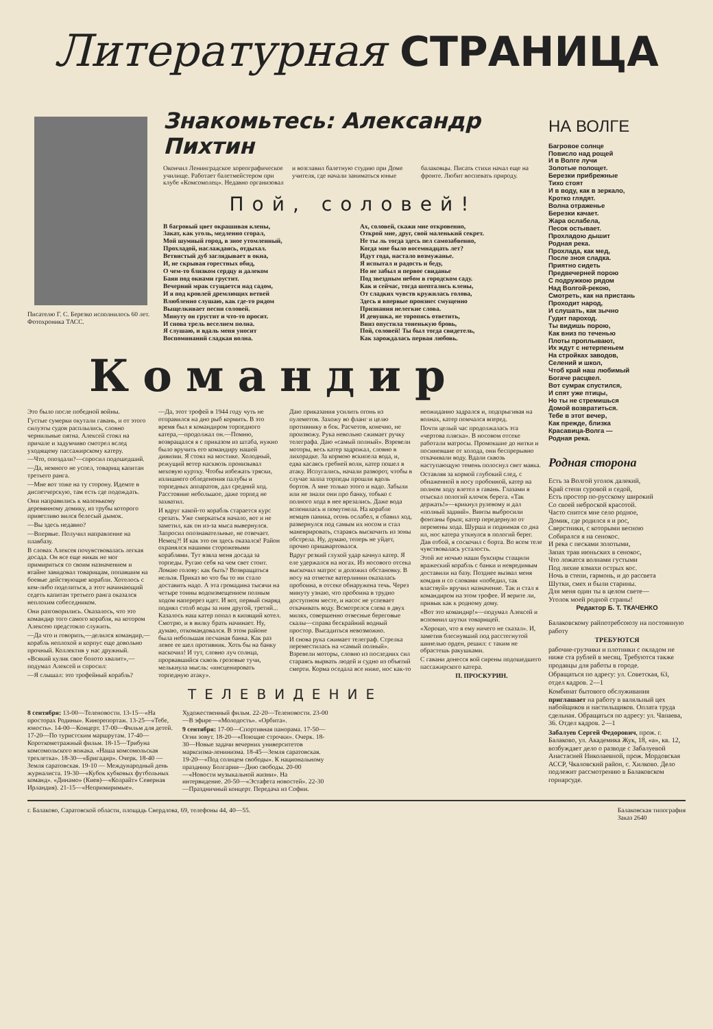Литературная СТРАНИЦА
Писателю Г. С. Березко исполнилось 60 лет. Фотохроника ТАСС.
Знакомьтесь: Александр Пихтин
Окончил Ленинградское хореографическое училище. Работает балетмейстером при клубе «Комсомолец». Недавно организовал и возглавил балетную студию при Доме учителя, где начали заниматься юные балаковцы. Писать стихи начал еще на фронте. Любит воспевать природу.
Пой, соловей!
В багровый цвет окрашивая клены,
Закат, как уголь, медленно сгорал,
Мой шумный город, в зное утомленный,
Прохладой, наслаждаясь, отдыхал.
Ветвистый дуб заглядывает в окна,
И, не скрывая горестных обид,
О чем-то близком сердцу и далеком
Баян под окнами грустит.
Вечерний мрак сгущается над садом,
И я под кровлей дремлющих ветвей
Влюбленно слушаю, как где-то рядом
Выщелкивает песни соловей.
Минуту он грустит и что-то просит.
И снова трель веселием полна.
Я слушаю, и вдаль меня уносит
Воспоминаний сладкая волна.
Ах, соловей, скажи мне откровенно,
Открой мне, друг, свой маленький секрет.
Не ты ль тогда здесь пел самозабвенно,
Когда мне было восемнадцать лет?
Идут года, настало возмужанье.
Я испытал и радость и беду,
Но не забыл я первое свиданье
Под звездным небом в городском саду.
Как и сейчас, тогда шептались клены,
От сладких чувств кружилась голова,
Здесь я впервые пронзнес смущенно
Признания нелегкие слова.
И девушка, не торопясь ответить,
Вниз опустила тоненькую бровь,
Пой, соловей! Ты был тогда свидетель,
Как зарождалась первая любовь.
Командир
Это было после победной войны.
Густые сумерки окутали гавань, и от этого силуэты судов расплылись, словно чернильные пятна. Алексей стоял на причале и задумчиво смотрел вслед уходящему пассажирскому катеру.
—Что, опоздали?—спросил подошедший.
—Да, немного не успел, товарищ капитан третьего ранга.
—Мне вот тоже на ту сторону. Идемте в диспетчерскую, там есть где подождать.
Они направились к маленькому деревянному домику, из трубы которого приветливо вился белесый дымок.
—Вы здесь недавно?
—Впервые. Получил направление на плавбазу.
В словах Алексея почувствовалась легкая досада. Он все еще никак не мог примириться со своим назначением и втайне завидовал товарищам, попавшим на боевые действующие корабли. Хотелось с кем-либо поделиться, а этот начинающий седеть капитан третьего ранга оказался неплохим собеседником.
Они разговорились. Оказалось, что это командир того самого корабля, на котором Алексею предстояло служить.
—Да что и говорить,—делился командир,—корабль неплохой и корпус еще довольно прочный. Коллектив у нас дружный.
«Всякий кулик свое болото хвалит»,—подумал Алексей и спросил:
—Я слышал: это трофейный корабль?
—Да, этот трофей в 1944 году чуть не отправился на дно рыб кормить. В это время был я командиром торпедного катера,—продолжал он.—Помню, возвращался я с приказом из штаба, нужно было вручить его командиру нашей дивизии. Я стоял на мостике. Холодный, режущий ветер насквозь пронизывал меховую куртку. Чтобы избежать тряски, излишнего обледенения палубы и торпедных аппаратов, дал средний ход. Расстояние небольшое, даже торпед не захватил.
И вдруг какой-то корабль старается курс срезать. Уже смеркаться начало, вот и не заметил, как он из-за мыса вывернулся. Запросил опознавательные, не отвечает. Немец?! И как это он здесь оказался! Район охранялся нашими сторожевыми кораблями. Тут взяла меня досада за торпеды. Ругаю себя на чем свет стоит. Ломаю голову: как быть? Возвращаться нельзя. Приказ во что бы то ни стало доставить надо. А эта громадина тысячи на четыре тонны водоизмещением полным ходом наперерез идет. И вот, первый снаряд поднял столб воды за ним другой, третий... Казалось наш катер попал в кипящий котел. Смотрю, и в вилку брать начинает. Ну, думаю, откомандовался. В этом районе была небольшая песчаная банка. Как раз левее ее шел противник. Хоть бы на банку наскочил! И тут, словно луч солнца, прорвавшийся сквозь грозовые тучи, мелькнула мысль: «инсценировать торпедную атаку».
Даю приказания усилить огонь из пулеметов. Захожу во фланг и целю противнику в бок. Расчетов, конечно, не произвожу. Рука невольно сжимает ручку телеграфа. Даю «самый полный». Взревели моторы, весь катер задрожал, словно в лихорадке. За кормою вскипела вода, и, едва касаясь гребней волн, катер пошел в атаку. Испугались, начали разворот, чтобы в случае залпа торпеды прошли вдоль бортов. А мне только этого и надо. Забыли или не знали они про банку, тобько с полного хода в нее врезались. Даже вода вспенилась и помутнела. На корабле немцев паника, огонь ослабел, я сбавил ход, развернулся под самым их носом и стал маневрировать, стараясь выскочить из зоны обстрела. Ну, думаю, теперь не уйдет, прочно пришвартовался.
Вдруг резкий глухой удар качнул катер. Я еле удержался на ногах. Из носового отсека выскочил матрос и доложил обстановку. В носу на отметке ватерлинии оказалась пробоина, в отсеке обнаружена течь. Через минуту узнаю, что пробоина в трудно доступном месте, и насос не успевает откачивать воду. Всмотрелся слева в двух милях, совершенно отвесные береговые скалы—справа бескрайний водный простор. Высадиться невозможно.
И снова рука сжимает телеграф. Стрелка переместилась на «самый полный». Взревели моторы, словно из последних сил стараясь вырвать людей и судно из объятий смерти. Корма оседала все ниже, нос как-то неожиданно задрался и, подпрыгивая на волнах, катер помчался вперед.
Почти целый час продолжалась эта «чертова пляска». В носовом отсеке работали матросы. Промокшие до нитки и посиневшие от холода, они беспрерывно откачивали воду. Вдали сквозь наступающую темень полоснул свет маяка.
Оставляя за кормой глубокий след, с обнаженной в носу пробоиной, катер на полном ходу влетел в гавань. Глазами я отыскал пологий клочок берега. «Так держать!»—крикнул рулевому и дал «полный задний». Винты выбросили фонтаны брызг, катер передернуло от перемены хода. Шурша и поднимая со дна ил, нос катера уткнулся в пологий берег. Дав отбой, я соскочил с борта. Во всем теле чувствовалась усталость.
Этой же ночью наши буксиры стащили вражеский корабль с банки и невредимым доставили на базу. Позднее вызвал меня комдив и со словами «победил, так властвуй» вручил назначение. Так и стал я командиром на этом трофее. И верите ли, привык как к родному дому.
«Вот это командир!»—подумал Алексей и вспомнил шутки товарищей.
«Хорошо, что я ему ничего не сказал». И, заметив блеснувший под расстегнутой шинелью орден, решил: с таким не обрастешь ракушками.
С гавани донесся вой сирены подошедшего пассажирского катера.
П. ПРОСКУРИН.
ТЕЛЕВИДЕНИЕ
8 сентября: 13-00—Теленовости. 13-15—«На просторах Родины». Кинорепортаж. 13-25—«Тебе, юность». 14-00—Концерт. 17-00—Фильм для детей. 17-20—По туристским маршрутам. 17-40—Короткометражный фильм. 18-15—Трибуна комсомольского вожака. «Наша комсомольская трехлетка». 18-30—«Бригадир». Очерк. 18-40 — Земля саратовская. 19-10 — Международный день журналиста. 19-30—«Кубок кубковых футбольных команд». «Динамо» (Киев)—«Колрайт» Северная Ирландия). 21-15—«Непримиримые». Художественный фильм. 22-20—Теленовости. 23-00—В эфире—«Молодость». «Орбита».
9 сентября: 17-00—Спортивная панорама. 17-50—Огни зовут. 18-20—«Поющие строчки». Очерк. 18-30—Новые задачи вечерних университетов марксизма-ленинизма. 18-45—Земля саратовская. 19-20—«Под солнцем свободы». К национальному празднику Болгарии—Дню свободы. 20-00—«Новости музыкальной жизни». На интервидение. 20-50—«Эстафета новостей». 22-30—Праздничный концерт. Передача из Софии.
НА ВОЛГЕ
Багровое солнце
Повисло над рощей
И в Волге лучи
Золотые полощет.
Березки прибрежные
Тихо стоят
И в воду, как в зеркало,
Кротко глядят.
Волна отраженье
Березки качает.
Жара ослабела,
Песок остывает.
Прохладою дышит
Родная река.
Прохлада, как мед,
После зноя сладка.
Приятно сидеть
Предвечерней порою
С подружкою рядом
Над Волгой-рекою,
Смотреть, как на пристань
Проходит народ,
И слушать, как зычно
Гудит пароход.
Ты видишь порою,
Как вниз по теченью
Плоты проплывают,
Их ждут с нетерпеньем
На стройках заводов,
Селений и школ,
Чтоб край наш любимый
Богаче расцвел.
Вот сумрак спустился,
И спят уже птицы,
Но ты не стремишься
Домой возвратиться.
Тебе в этот вечер,
Как прежде, близка
Красавица-Волга —
Родная река.
Родная сторона
Есть за Волгой уголок далекий,
Край степи суровой и седой,
Есть простор по-русскому широкий
Со своей неброской красотой.
Часто снится мне село родное,
Домик, где родился я и рос,
Сверстники, с которыми весною
Собирался я на сенокос.
И река с песками золотыми,
Запах трав июньских в сенокос,
Что ложатся волнами густыми
Под лихие взмахи острых кос.
Ночь в степи, гармонь, и до рассвета
Шутки, смех и были старины.
Для меня один ты в целом свете—
Уголок моей родной страны!
Редактор Б. Т. ТКАЧЕНКО
Балаковскому райпотребсоюзу на постоянную работу
ТРЕБУЮТСЯ
рабочие-грузчики и плотники с окладом не ниже ста рублей в месяц. Требуются также продавцы для работы в городе.
Обращаться по адресу: ул. Советская, 63, отдел кадров. 2—1
Комбинат бытового обслуживания приглашает на работу в валяльный цех набойщиков и настильщиков. Оплата труда сдельная. Обращаться по адресу: ул. Чапаева, 36. Отдел кадров. 2—1
Забалуев Сергей Федорович, прож. г. Балаково, ул. Академика Жук, 18, «а», кв. 12, возбуждает дело о разводе с Забалуевой Анастасией Николаевной, прож. Мордовская АССР, Чкаловский район, с. Хилково. Дело подлежит рассмотрению в Балаковском горнарсуде.
г. Балаково, Саратовской области, площадь Свердлова, 69, телефоны 44, 40—55. Балаковская типография
Заказ 2640